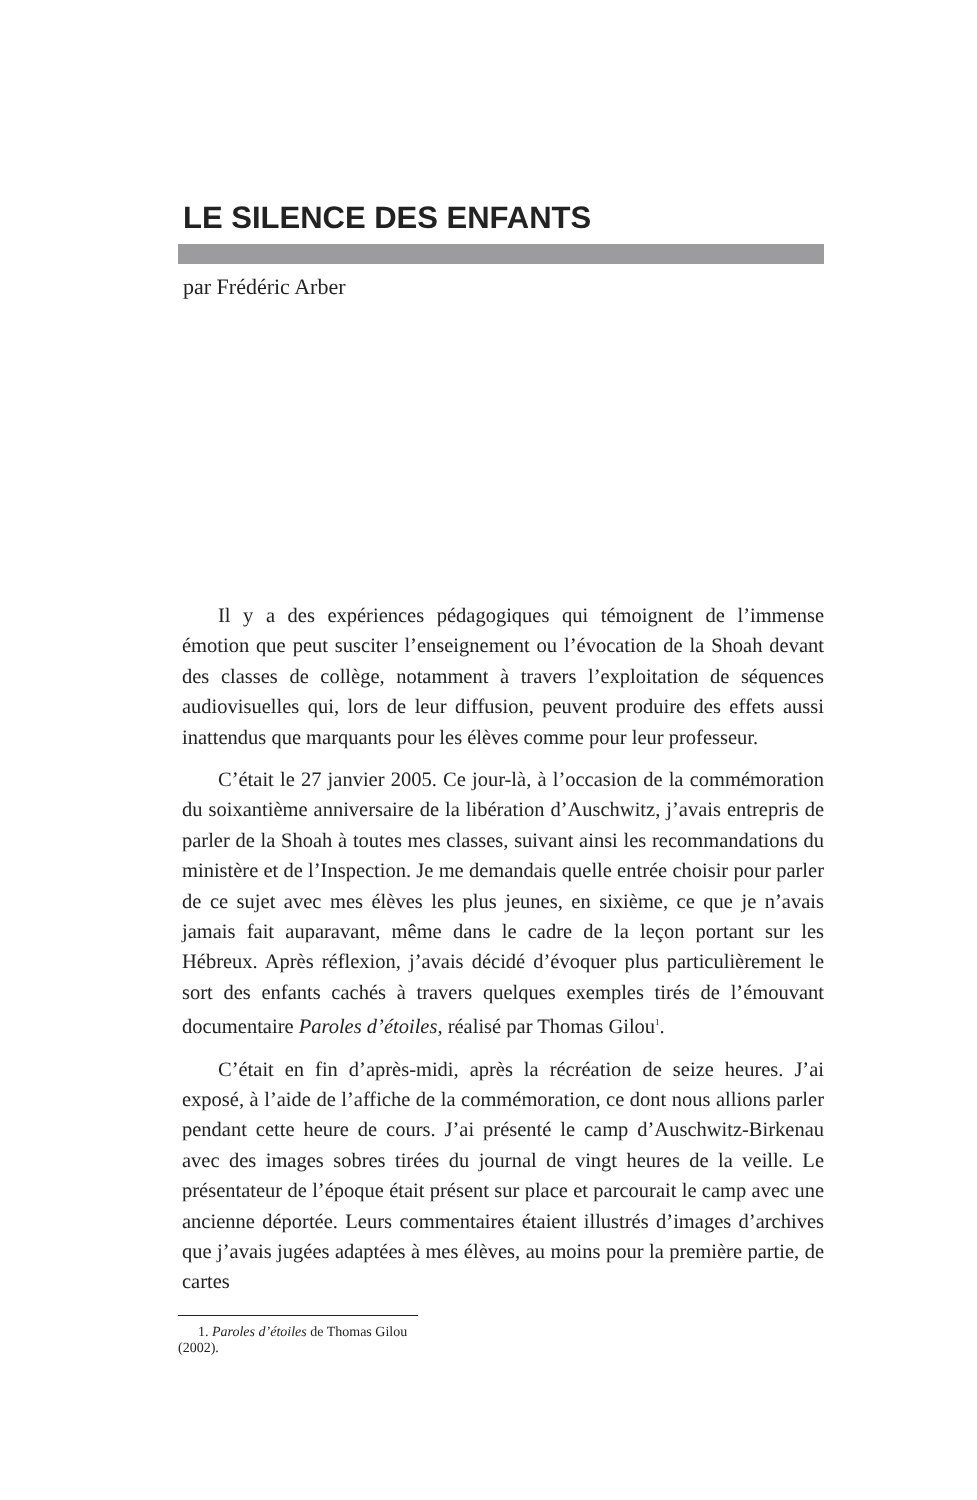LE SILENCE DES ENFANTS
par Frédéric Arber
Il y a des expériences pédagogiques qui témoignent de l’immense émotion que peut susciter l’enseignement ou l’évocation de la Shoah devant des classes de collège, notamment à travers l’exploitation de séquences audiovisuelles qui, lors de leur diffusion, peuvent produire des effets aussi inattendus que marquants pour les élèves comme pour leur professeur.
C’était le 27 janvier 2005. Ce jour-là, à l’occasion de la commémoration du soixantième anniversaire de la libération d’Auschwitz, j’avais entrepris de parler de la Shoah à toutes mes classes, suivant ainsi les recommandations du ministère et de l’Inspection. Je me demandais quelle entrée choisir pour parler de ce sujet avec mes élèves les plus jeunes, en sixième, ce que je n’avais jamais fait auparavant, même dans le cadre de la leçon portant sur les Hébreux. Après réflexion, j’avais décidé d’évoquer plus particulièrement le sort des enfants cachés à travers quelques exemples tirés de l’émouvant documentaire Paroles d’étoiles, réalisé par Thomas Gilou<sup>1</sup>.
C’était en fin d’après-midi, après la récréation de seize heures. J’ai exposé, à l’aide de l’affiche de la commémoration, ce dont nous allions parler pendant cette heure de cours. J’ai présenté le camp d’Auschwitz-Birkenau avec des images sobres tirées du journal de vingt heures de la veille. Le présentateur de l’époque était présent sur place et parcourait le camp avec une ancienne déportée. Leurs commentaires étaient illustrés d’images d’archives que j’avais jugées adaptées à mes élèves, au moins pour la première partie, de cartes
1. Paroles d’étoiles de Thomas Gilou (2002).